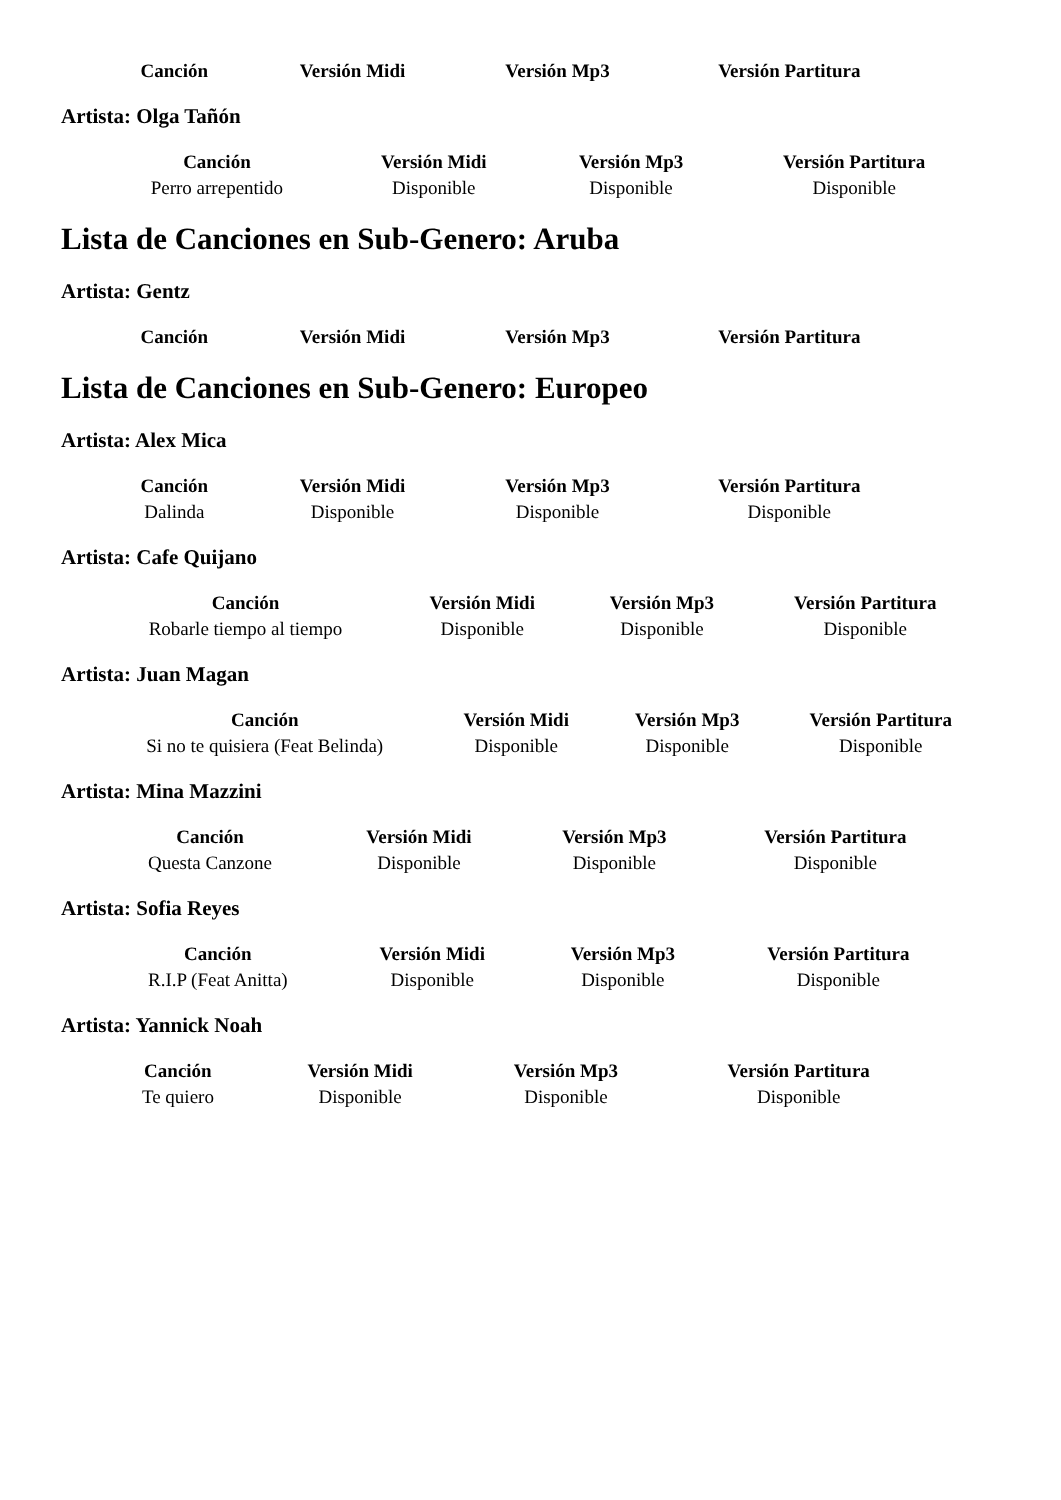| Canción | Versión Midi | Versión Mp3 | Versión Partitura |
| --- | --- | --- | --- |
Artista: Olga Tañón
| Canción | Versión Midi | Versión Mp3 | Versión Partitura |
| --- | --- | --- | --- |
| Perro arrepentido | Disponible | Disponible | Disponible |
Lista de Canciones en Sub-Genero: Aruba
Artista: Gentz
| Canción | Versión Midi | Versión Mp3 | Versión Partitura |
| --- | --- | --- | --- |
Lista de Canciones en Sub-Genero: Europeo
Artista: Alex Mica
| Canción | Versión Midi | Versión Mp3 | Versión Partitura |
| --- | --- | --- | --- |
| Dalinda | Disponible | Disponible | Disponible |
Artista: Cafe Quijano
| Canción | Versión Midi | Versión Mp3 | Versión Partitura |
| --- | --- | --- | --- |
| Robarle tiempo al tiempo | Disponible | Disponible | Disponible |
Artista: Juan Magan
| Canción | Versión Midi | Versión Mp3 | Versión Partitura |
| --- | --- | --- | --- |
| Si no te quisiera (Feat Belinda) | Disponible | Disponible | Disponible |
Artista: Mina Mazzini
| Canción | Versión Midi | Versión Mp3 | Versión Partitura |
| --- | --- | --- | --- |
| Questa Canzone | Disponible | Disponible | Disponible |
Artista: Sofia Reyes
| Canción | Versión Midi | Versión Mp3 | Versión Partitura |
| --- | --- | --- | --- |
| R.I.P (Feat Anitta) | Disponible | Disponible | Disponible |
Artista: Yannick Noah
| Canción | Versión Midi | Versión Mp3 | Versión Partitura |
| --- | --- | --- | --- |
| Te quiero | Disponible | Disponible | Disponible |